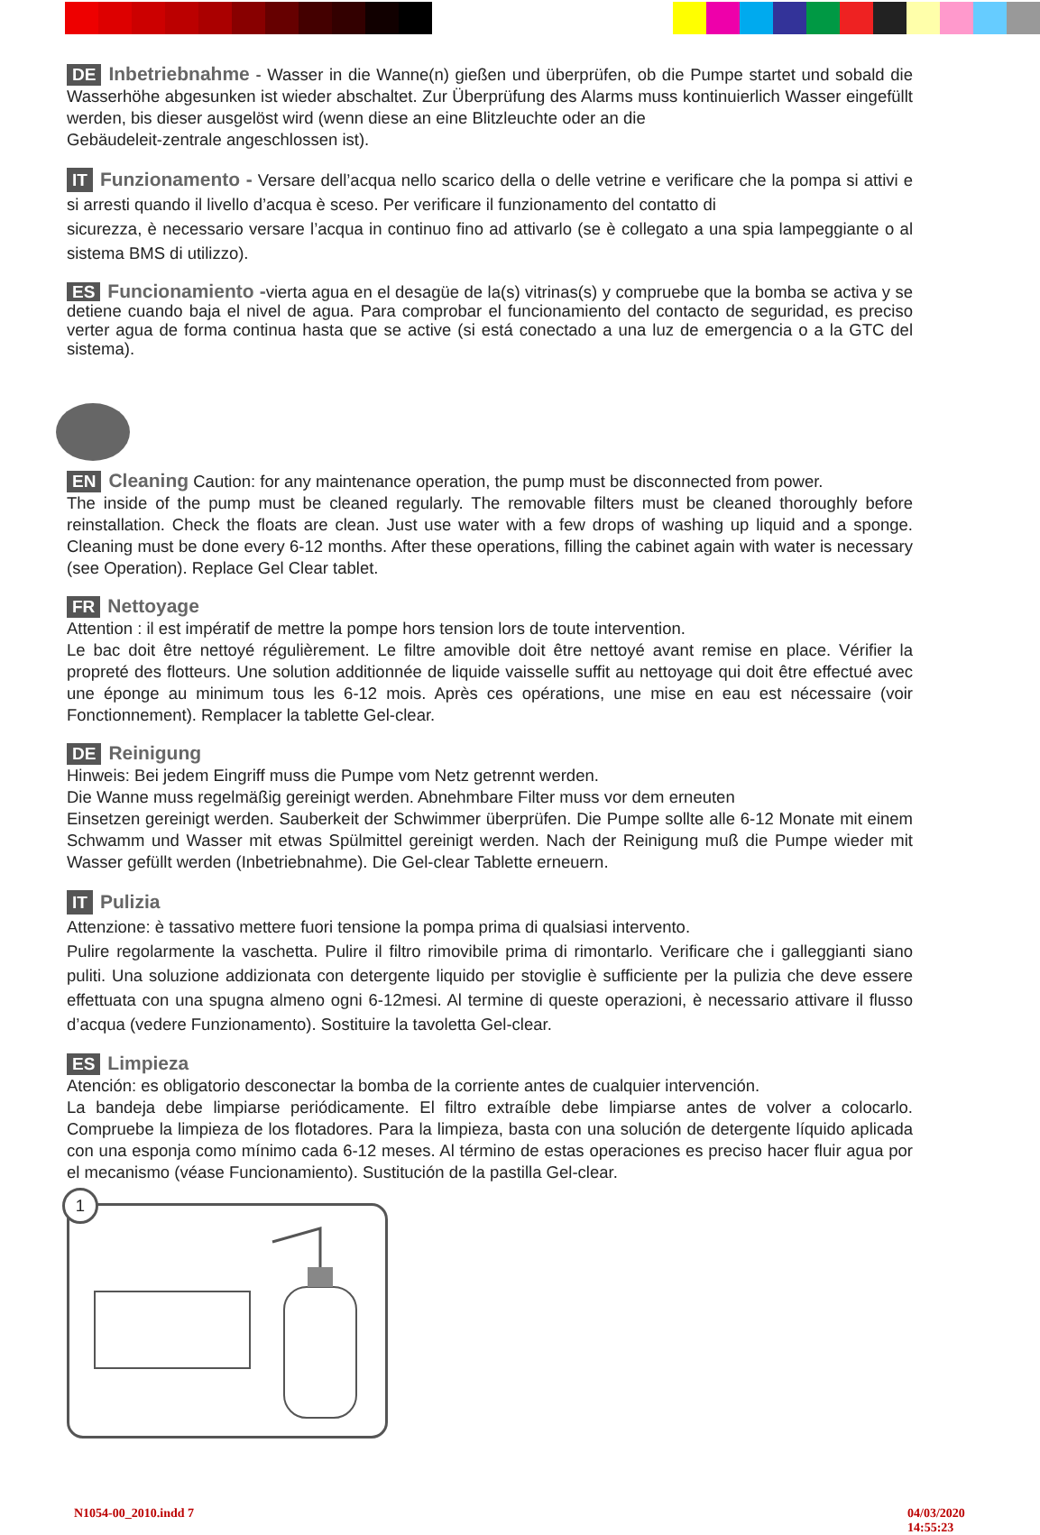DE Inbetriebnahme - Wasser in die Wanne(n) gießen und überprüfen, ob die Pumpe startet und sobald die Wasserhöhe abgesunken ist wieder abschaltet. Zur Überprüfung des Alarms muss kontinuierlich Wasser eingefüllt werden, bis dieser ausgelöst wird (wenn diese an eine Blitzleuchte oder an die
Gebäudeleit-zentrale angeschlossen ist).
IT Funzionamento - Versare dell’acqua nello scarico della o delle vetrine e verificare che la pompa si attivi e si arresti quando il livello d’acqua è sceso. Per verificare il funzionamento del contatto di
sicurezza, è necessario versare l’acqua in continuo fino ad attivarlo (se è collegato a una spia lampeggiante o al sistema BMS di utilizzo).
ES Funcionamiento -vierta agua en el desagüe de la(s) vitrinas(s) y compruebe que la bomba se activa y se detiene cuando baja el nivel de agua. Para comprobar el funcionamiento del contacto de seguridad, es preciso verter agua de forma continua hasta que se active (si está conectado a una luz de emergencia o a la GTC del sistema).
EN Cleaning Caution: for any maintenance operation, the pump must be disconnected from power.
The inside of the pump must be cleaned regularly. The removable filters must be cleaned thoroughly before reinstallation. Check the floats are clean. Just use water with a few drops of washing up liquid and a sponge. Cleaning must be done every 6-12 months. After these operations, filling the cabinet again with water is necessary (see Operation). Replace Gel Clear tablet.
FR Nettoyage
Attention : il est impératif de mettre la pompe hors tension lors de toute intervention.
Le bac doit être nettoyé régulièrement. Le filtre amovible doit être nettoyé avant remise en place. Vérifier la propreté des flotteurs. Une solution additionnée de liquide vaisselle suffit au nettoyage qui doit être effectué avec une éponge au minimum tous les 6-12 mois. Après ces opérations, une mise en eau est nécessaire (voir Fonctionnement). Remplacer la tablette Gel-clear.
DE Reinigung
Hinweis: Bei jedem Eingriff muss die Pumpe vom Netz getrennt werden.
Die Wanne muss regelmäßig gereinigt werden. Abnehmbare Filter muss vor dem erneuten
Einsetzen gereinigt werden. Sauberkeit der Schwimmer überprüfen. Die Pumpe sollte alle 6-12 Monate mit einem Schwamm und Wasser mit etwas Spülmittel gereinigt werden. Nach der Reinigung muß die Pumpe wieder mit Wasser gefüllt werden (Inbetriebnahme). Die Gel-clear Tablette erneuern.
IT Pulizia
Attenzione: è tassativo mettere fuori tensione la pompa prima di qualsiasi intervento.
Pulire regolarmente la vaschetta. Pulire il filtro rimovibile prima di rimontarlo. Verificare che i galleggianti siano puliti. Una soluzione addizionata con detergente liquido per stoviglie è sufficiente per la pulizia che deve essere effettuata con una spugna almeno ogni 6-12mesi. Al termine di queste operazioni, è necessario attivare il flusso d’acqua (vedere Funzionamento). Sostituire la tavoletta Gel-clear.
ES Limpieza
Atención: es obligatorio desconectar la bomba de la corriente antes de cualquier intervención.
La bandeja debe limpiarse periódicamente. El filtro extraíble debe limpiarse antes de volver a colocarlo. Compruebe la limpieza de los flotadores. Para la limpieza, basta con una solución de detergente líquido aplicada con una esponja como mínimo cada 6-12 meses. Al término de estas operaciones es preciso hacer fluir agua por el mecanismo (véase Funcionamiento). Sustitución de la pastilla Gel-clear.
1
N1054-00_2010.indd 7 04/03/2020 14:55:23